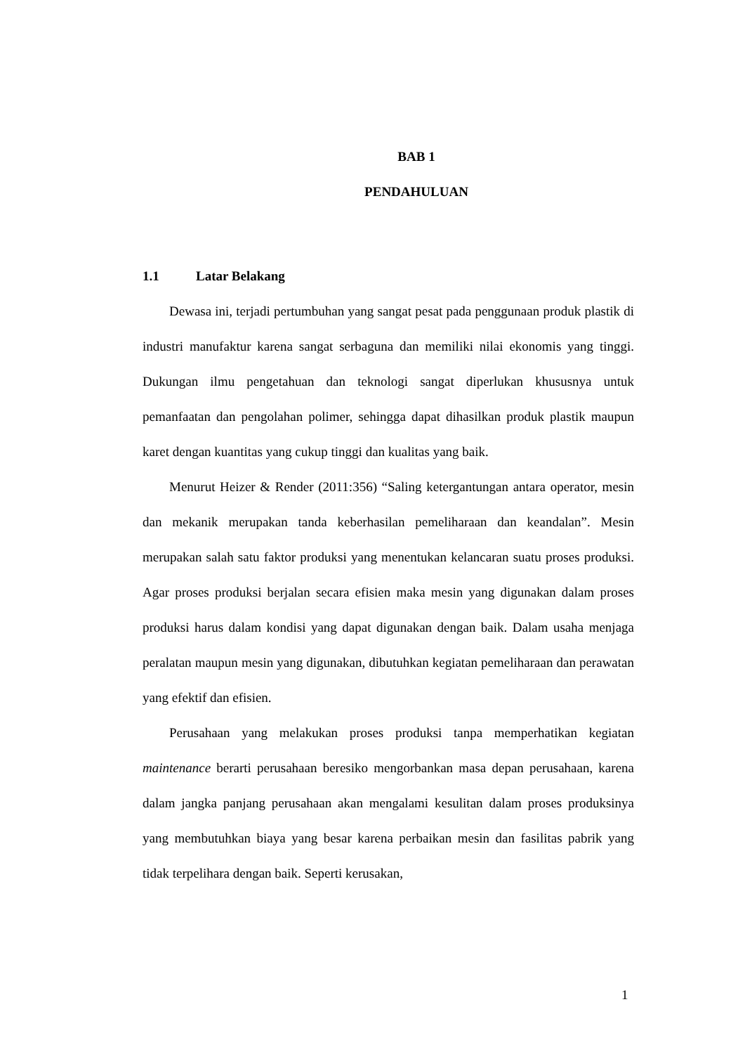BAB 1
PENDAHULUAN
1.1 Latar Belakang
Dewasa ini, terjadi pertumbuhan yang sangat pesat pada penggunaan produk plastik di industri manufaktur karena sangat serbaguna dan memiliki nilai ekonomis yang tinggi. Dukungan ilmu pengetahuan dan teknologi sangat diperlukan khususnya untuk pemanfaatan dan pengolahan polimer, sehingga dapat dihasilkan produk plastik maupun karet dengan kuantitas yang cukup tinggi dan kualitas yang baik.
Menurut Heizer & Render (2011:356) “Saling ketergantungan antara operator, mesin dan mekanik merupakan tanda keberhasilan pemeliharaan dan keandalan”. Mesin merupakan salah satu faktor produksi yang menentukan kelancaran suatu proses produksi. Agar proses produksi berjalan secara efisien maka mesin yang digunakan dalam proses produksi harus dalam kondisi yang dapat digunakan dengan baik. Dalam usaha menjaga peralatan maupun mesin yang digunakan, dibutuhkan kegiatan pemeliharaan dan perawatan yang efektif dan efisien.
Perusahaan yang melakukan proses produksi tanpa memperhatikan kegiatan maintenance berarti perusahaan beresiko mengorbankan masa depan perusahaan, karena dalam jangka panjang perusahaan akan mengalami kesulitan dalam proses produksinya yang membutuhkan biaya yang besar karena perbaikan mesin dan fasilitas pabrik yang tidak terpelihara dengan baik. Seperti kerusakan,
1